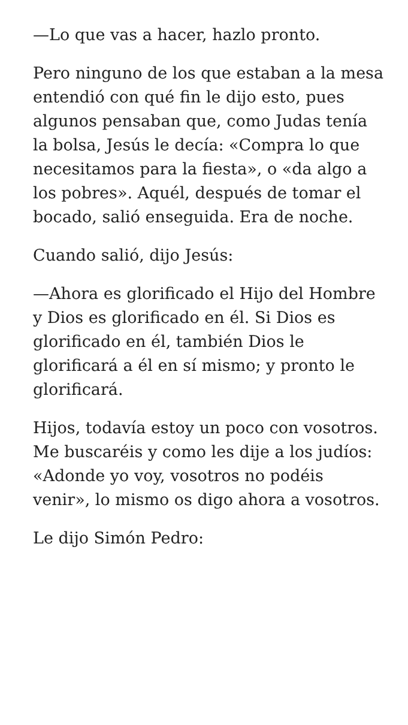—Lo que vas a hacer, hazlo pronto.
Pero ninguno de los que estaban a la mesa entendió con qué fin le dijo esto, pues algunos pensaban que, como Judas tenía la bolsa, Jesús le decía: «Compra lo que necesitamos para la fiesta», o «da algo a los pobres». Aquél, después de tomar el bocado, salió enseguida. Era de noche.
Cuando salió, dijo Jesús:
—Ahora es glorificado el Hijo del Hombre y Dios es glorificado en él. Si Dios es glorificado en él, también Dios le glorificará a él en sí mismo; y pronto le glorificará.
Hijos, todavía estoy un poco con vosotros. Me buscaréis y como les dije a los judíos: «Adonde yo voy, vosotros no podéis venir», lo mismo os digo ahora a vosotros.
Le dijo Simón Pedro: